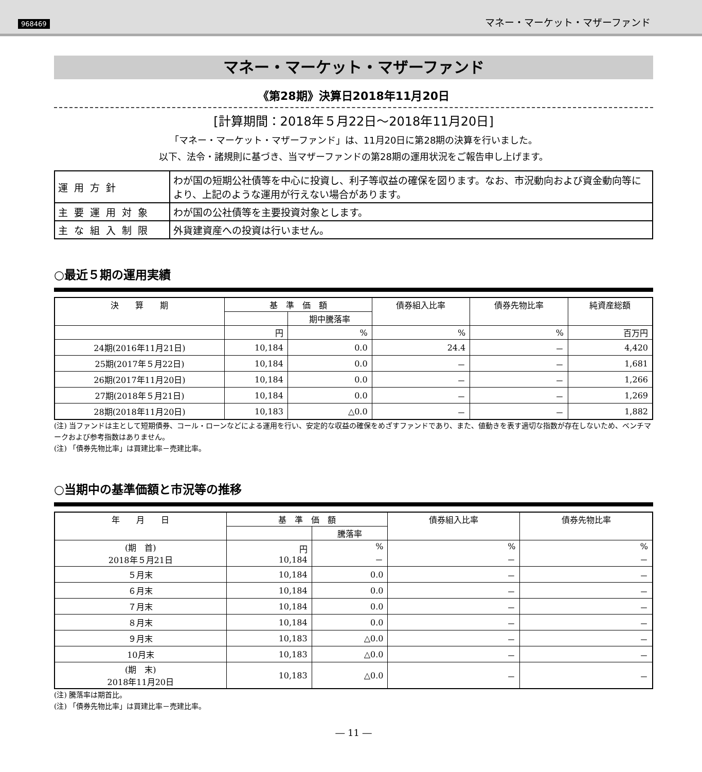968469 マネー・マーケット・マザーファンド
マネー・マーケット・マザーファンド
《第28期》決算日2018年11月20日
[計算期間：2018年５月22日～2018年11月20日]
「マネー・マーケット・マザーファンド」は、11月20日に第28期の決算を行いました。
以下、法令・諸規則に基づき、当マザーファンドの第28期の運用状況をご報告申し上げます。
| 運用方針 | わが国の短期公社債等を中心に投資し、利子等収益の確保を図ります。なお、市況動向および資金動向等により、上記のような運用が行えない場合があります。 |
| 主要運用対象 | わが国の公社債等を主要投資対象とします。 |
| 主な組入制限 | 外貨建資産への投資は行いません。 |
○最近５期の運用実績
| 決 算 期 | 基 準 価 額 | | 債券組入比率 | 債券先物比率 | 純資産総額 |
| --- | --- | --- | --- | --- | --- |
| | | 期中騰落率 | | | |
| | 円 | % | % | % | 百万円 |
| 24期(2016年11月21日) | 10,184 | 0.0 | 24.4 | － | 4,420 |
| 25期(2017年５月22日) | 10,184 | 0.0 | － | － | 1,681 |
| 26期(2017年11月20日) | 10,184 | 0.0 | － | － | 1,266 |
| 27期(2018年５月21日) | 10,184 | 0.0 | － | － | 1,269 |
| 28期(2018年11月20日) | 10,183 | △0.0 | － | － | 1,882 |
(注) 当ファンドは主として短期債券、コール・ローンなどによる運用を行い、安定的な収益の確保をめざすファンドであり、また、値動きを表す適切な指数が存在しないため、ベンチマークおよび参考指数はありません。
(注) 「債券先物比率」は買建比率－売建比率。
○当期中の基準価額と市況等の推移
| 年 月 日 | 基 準 価 額 | | 債券組入比率 | 債券先物比率 |
| --- | --- | --- | --- | --- |
| | | 騰落率 | | |
| (期 首) 2018年５月21日 | 円 10,184 | % － | % － | % － |
| ５月末 | 10,184 | 0.0 | － | － |
| ６月末 | 10,184 | 0.0 | － | － |
| ７月末 | 10,184 | 0.0 | － | － |
| ８月末 | 10,184 | 0.0 | － | － |
| ９月末 | 10,183 | △0.0 | － | － |
| 10月末 | 10,183 | △0.0 | － | － |
| (期 末) 2018年11月20日 | 10,183 | △0.0 | － | － |
(注) 騰落率は期首比。
(注) 「債券先物比率」は買建比率－売建比率。
― 11 ―